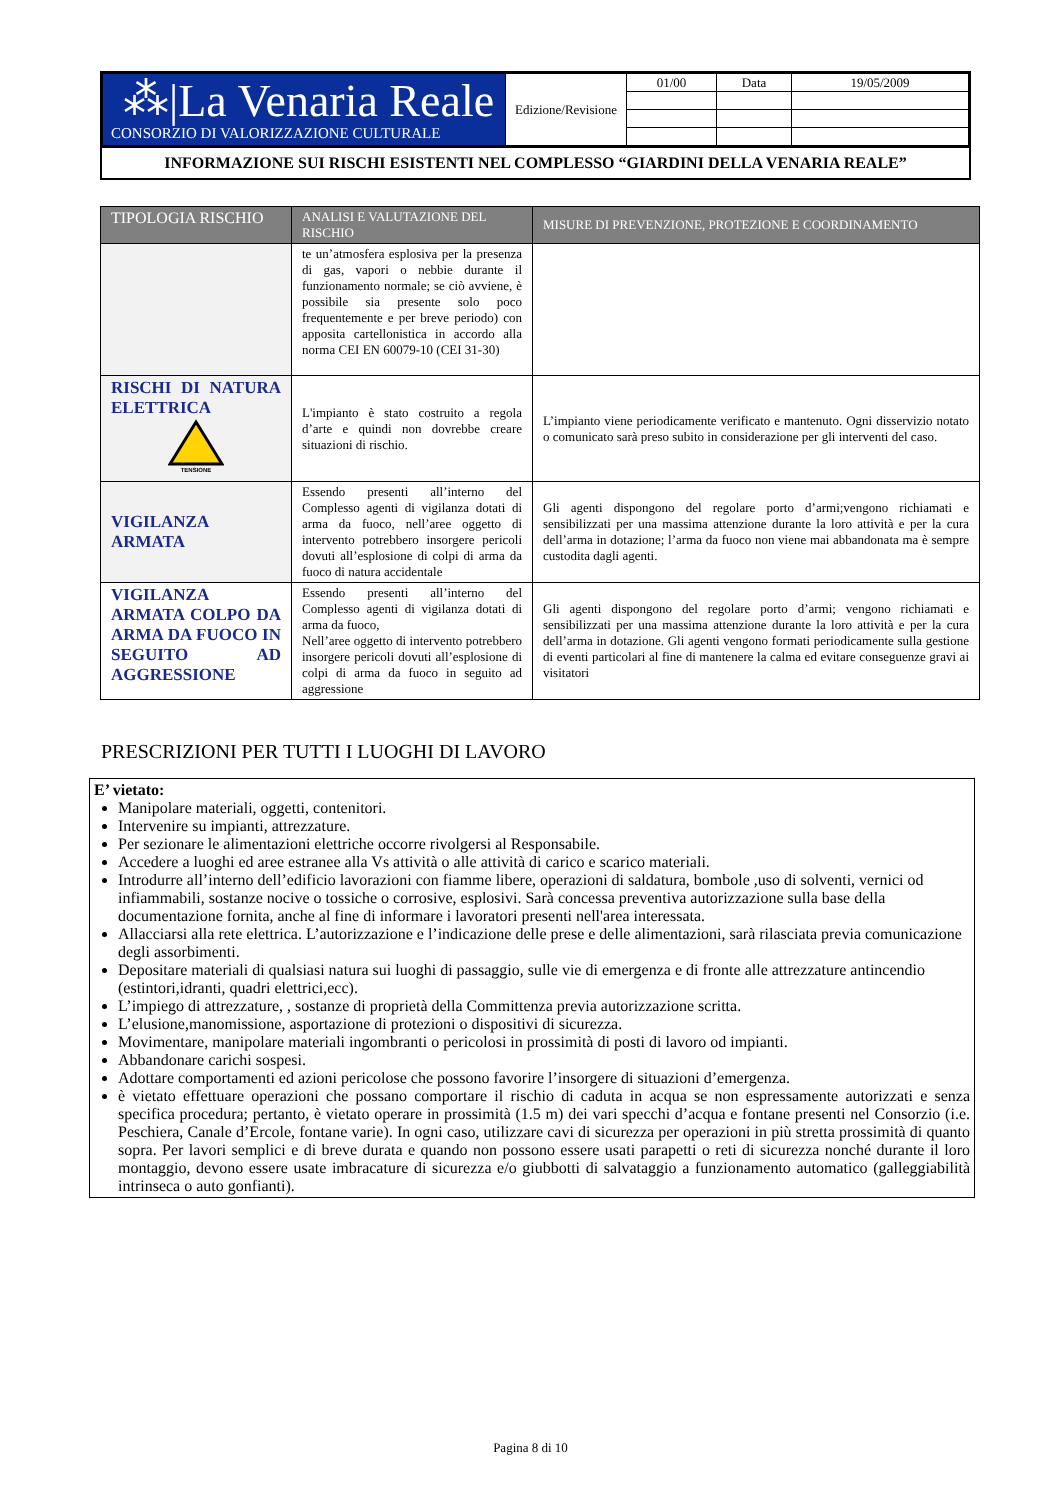| ⁂/La Venaria Reale CONSORZIO DI VALORIZZAZIONE CULTURALE | Edizione/Revisione | 01/00 | Data | 19/05/2009 |
INFORMAZIONE SUI RISCHI ESISTENTI NEL COMPLESSO “GIARDINI DELLA VENARIA REALE”
| TIPOLOGIA RISCHIO | ANALISI E VALUTAZIONE DEL RISCHIO | MISURE DI PREVENZIONE, PROTEZIONE E COORDINAMENTO |
| --- | --- | --- |
| | te un’atmosfera esplosiva per la presenza di gas, vapori o nebbie durante il funzionamento normale; se ciò avviene, è possibile sia presente solo poco frequentemente e per breve periodo) con apposita cartellonistica in accordo alla norma CEI EN 60079-10 (CEI 31-30) | |
| RISCHI DI NATURA ELETTRICA TENSIONE | L'impianto è stato costruito a regola d’arte e quindi non dovrebbe creare situazioni di rischio. | L’impianto viene periodicamente verificato e mantenuto. Ogni disservizio notato o comunicato sarà preso subito in considerazione per gli interventi del caso. |
| VIGILANZA ARMATA | Essendo presenti all’interno del Complesso agenti di vigilanza dotati di arma da fuoco, nell’aree oggetto di intervento potrebbero insorgere pericoli dovuti all’esplosione di colpi di arma da fuoco di natura accidentale | Gli agenti dispongono del regolare porto d’armi;vengono richiamati e sensibilizzati per una massima attenzione durante la loro attività e per la cura dell’arma in dotazione; l’arma da fuoco non viene mai abbandonata ma è sempre custodita dagli agenti. |
| VIGILANZA ARMATA COLPO DA ARMA DA FUOCO IN SEGUITO AD AGGRESSIONE | Essendo presenti all’interno del Complesso agenti di vigilanza dotati di arma da fuoco, Nell’aree oggetto di intervento potrebbero insorgere pericoli dovuti all’esplosione di colpi di arma da fuoco in seguito ad aggressione | Gli agenti dispongono del regolare porto d’armi; vengono richiamati e sensibilizzati per una massima attenzione durante la loro attività e per la cura dell’arma in dotazione. Gli agenti vengono formati periodicamente sulla gestione di eventi particolari al fine di mantenere la calma ed evitare conseguenze gravi ai visitatori |
PRESCRIZIONI PER TUTTI I LUOGHI DI LAVORO
E’ vietato:
Manipolare materiali, oggetti, contenitori.
Intervenire su impianti, attrezzature.
Per sezionare le alimentazioni elettriche occorre rivolgersi al Responsabile.
Accedere a luoghi ed aree estranee alla Vs attività o alle attività di carico e scarico materiali.
Introdurre all’interno dell’edificio lavorazioni con fiamme libere, operazioni di saldatura, bombole ,uso di solventi, vernici od infiammabili, sostanze nocive o tossiche o corrosive, esplosivi. Sarà concessa preventiva autorizzazione sulla base della documentazione fornita, anche al fine di informare i lavoratori presenti nell'area interessata.
Allacciarsi alla rete elettrica. L’autorizzazione e l’indicazione delle prese e delle alimentazioni, sarà rilasciata previa comunicazione degli assorbimenti.
Depositare materiali di qualsiasi natura sui luoghi di passaggio, sulle vie di emergenza e di fronte alle attrezzature antincendio (estintori,idranti, quadri elettrici,ecc).
L’impiego di attrezzature, , sostanze di proprietà della Committenza previa autorizzazione scritta.
L’elusione,manomissione, asportazione di protezioni o dispositivi di sicurezza.
Movimentare, manipolare materiali ingombranti o pericolosi in prossimità di posti di lavoro od impianti.
Abbandonare carichi sospesi.
Adottare comportamenti ed azioni pericolose che possono favorire l’insorgere di situazioni d’emergenza.
è vietato effettuare operazioni che possano comportare il rischio di caduta in acqua se non espressamente autorizzati e senza specifica procedura; pertanto, è vietato operare in prossimità (1.5 m) dei vari specchi d’acqua e fontane presenti nel Consorzio (i.e. Peschiera, Canale d’Ercole, fontane varie). In ogni caso, utilizzare cavi di sicurezza per operazioni in più stretta prossimità di quanto sopra. Per lavori semplici e di breve durata e quando non possono essere usati parapetti o reti di sicurezza nonché durante il loro montaggio, devono essere usate imbracature di sicurezza e/o giubbotti di salvataggio a funzionamento automatico (galleggiabilità intrinseca o auto gonfianti).
Pagina 8 di 10